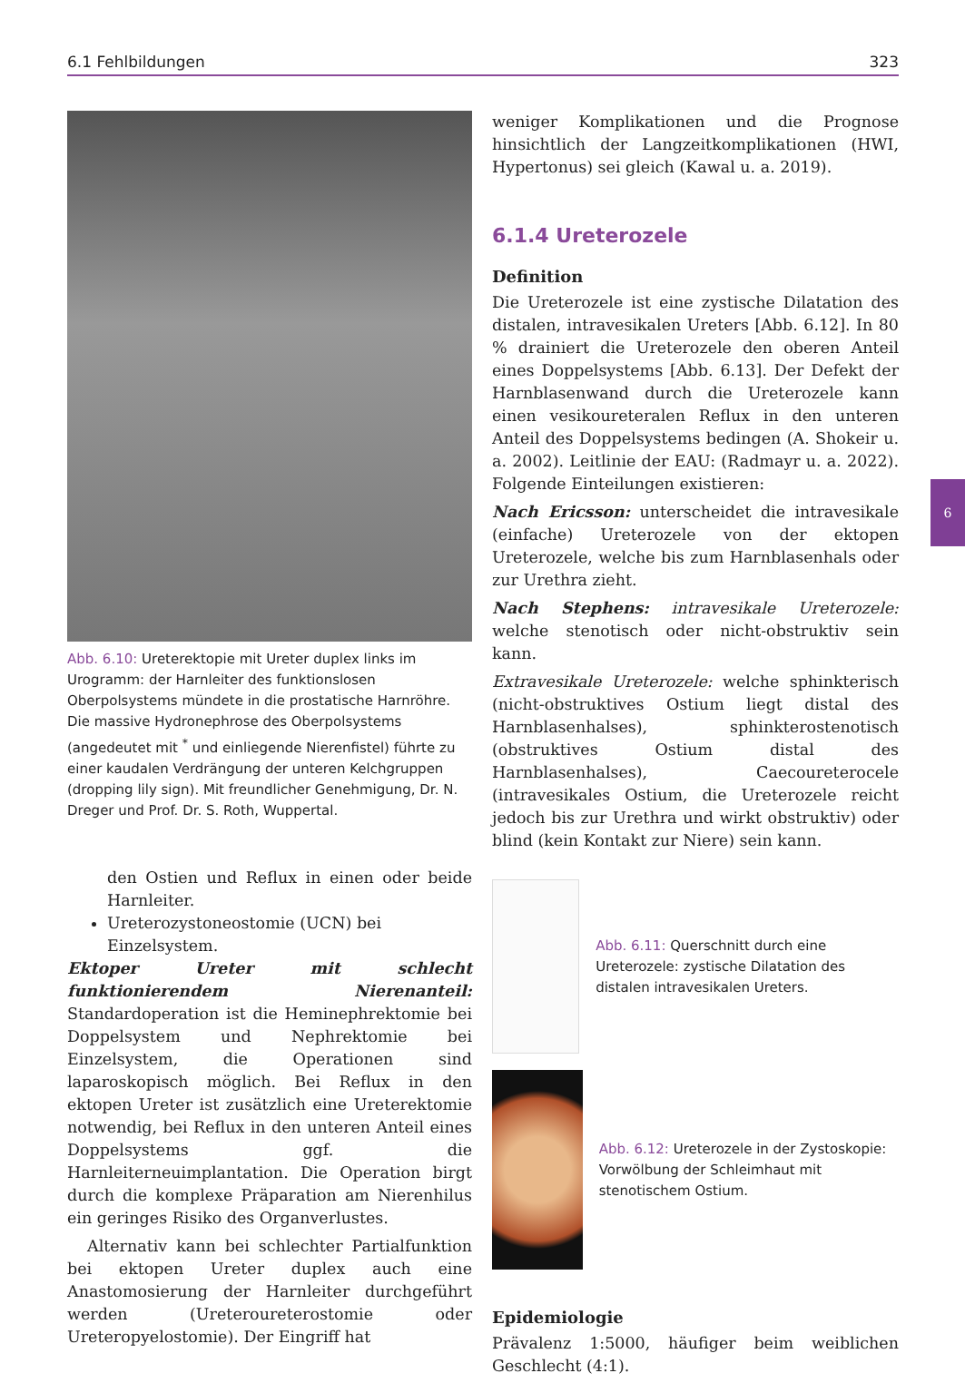6.1 Fehlbildungen 323
6
Abb. 6.10: Ureterektopie mit Ureter duplex links im Urogramm: der Harnleiter des funktionslosen Oberpolsystems mündete in die prostatische Harnröhre. Die massive Hydronephrose des Oberpolsystems (angedeutet mit <sup>*</sup> und einliegende Nierenfistel) führte zu einer kaudalen Verdrängung der unteren Kelchgruppen (dropping lily sign). Mit freundlicher Genehmigung, Dr. N. Dreger und Prof. Dr. S. Roth, Wuppertal.
den Ostien und Reflux in einen oder beide Harnleiter.
Ureterozystoneostomie (UCN) bei Einzelsystem.
Ektoper Ureter mit schlecht funktionierendem Nierenanteil: Standardoperation ist die Heminephrektomie bei Doppelsystem und Nephrektomie bei Einzelsystem, die Operationen sind laparoskopisch möglich. Bei Reflux in den ektopen Ureter ist zusätzlich eine Ureterektomie notwendig, bei Reflux in den unteren Anteil eines Doppelsystems ggf. die Harnleiterneuimplantation. Die Operation birgt durch die komplexe Präparation am Nierenhilus ein geringes Risiko des Organverlustes.
Alternativ kann bei schlechter Partialfunktion bei ektopen Ureter duplex auch eine Anastomosierung der Harnleiter durchgeführt werden (Ureteroureterostomie oder Ureteropyelostomie). Der Eingriff hat
weniger Komplikationen und die Prognose hinsichtlich der Langzeitkomplikationen (HWI, Hypertonus) sei gleich (Kawal u. a. 2019).
6.1.4 Ureterozele
Definition
Die Ureterozele ist eine zystische Dilatation des distalen, intravesikalen Ureters [Abb. 6.12]. In 80 % drainiert die Ureterozele den oberen Anteil eines Doppelsystems [Abb. 6.13]. Der Defekt der Harnblasenwand durch die Ureterozele kann einen vesikoureteralen Reflux in den unteren Anteil des Doppelsystems bedingen (A. Shokeir u. a. 2002). Leitlinie der EAU: (Radmayr u. a. 2022). Folgende Einteilungen existieren:
Nach Ericsson: unterscheidet die intravesikale (einfache) Ureterozele von der ektopen Ureterozele, welche bis zum Harnblasenhals oder zur Urethra zieht.
Nach Stephens: intravesikale Ureterozele: welche stenotisch oder nicht-obstruktiv sein kann.
Extravesikale Ureterozele: welche sphinkterisch (nicht-obstruktives Ostium liegt distal des Harnblasenhalses), sphinkterostenotisch (obstruktives Ostium distal des Harnblasenhalses), Caecoureterocele (intravesikales Ostium, die Ureterozele reicht jedoch bis zur Urethra und wirkt obstruktiv) oder blind (kein Kontakt zur Niere) sein kann.
Abb. 6.11: Querschnitt durch eine Ureterozele: zystische Dilatation des distalen intravesikalen Ureters.
Abb. 6.12: Ureterozele in der Zystoskopie: Vorwölbung der Schleimhaut mit stenotischem Ostium.
Epidemiologie
Prävalenz 1:5000, häufiger beim weiblichen Geschlecht (4:1).